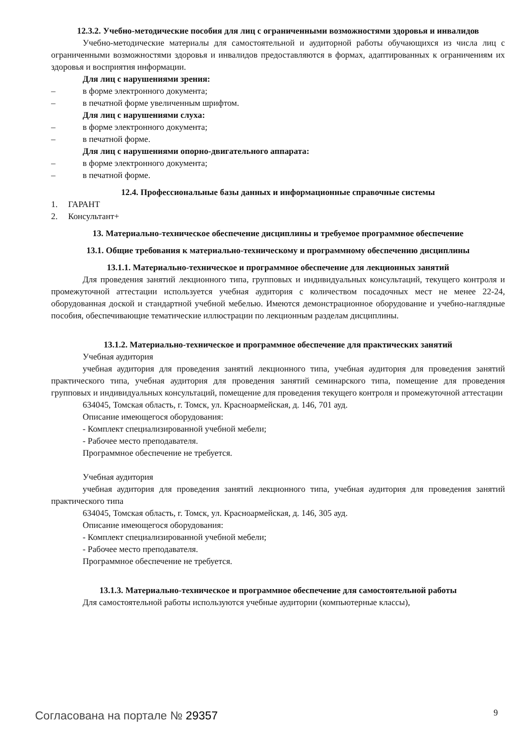12.3.2. Учебно-методические пособия для лиц с ограниченными возможностями здоровья и инвалидов
Учебно-методические материалы для самостоятельной и аудиторной работы обучающихся из числа лиц с ограниченными возможностями здоровья и инвалидов предоставляются в формах, адаптированных к ограничениям их здоровья и восприятия информации.
Для лиц с нарушениями зрения:
– в форме электронного документа;
– в печатной форме увеличенным шрифтом.
Для лиц с нарушениями слуха:
– в форме электронного документа;
– в печатной форме.
Для лиц с нарушениями опорно-двигательного аппарата:
– в форме электронного документа;
– в печатной форме.
12.4. Профессиональные базы данных и информационные справочные системы
1. ГАРАНТ
2. Консультант+
13. Материально-техническое обеспечение дисциплины и требуемое программное обеспечение
13.1. Общие требования к материально-техническому и программному обеспечению дисциплины
13.1.1. Материально-техническое и программное обеспечение для лекционных занятий
Для проведения занятий лекционного типа, групповых и индивидуальных консультаций, текущего контроля и промежуточной аттестации используется учебная аудитория с количеством посадочных мест не менее 22-24, оборудованная доской и стандартной учебной мебелью. Имеются демонстрационное оборудование и учебно-наглядные пособия, обеспечивающие тематические иллюстрации по лекционным разделам дисциплины.
13.1.2. Материально-техническое и программное обеспечение для практических занятий
Учебная аудитория
учебная аудитория для проведения занятий лекционного типа, учебная аудитория для проведения занятий практического типа, учебная аудитория для проведения занятий семинарского типа, помещение для проведения групповых и индивидуальных консультаций, помещение для проведения текущего контроля и промежуточной аттестации
634045, Томская область, г. Томск, ул. Красноармейская, д. 146, 701 ауд.
Описание имеющегося оборудования:
- Комплект специализированной учебной мебели;
- Рабочее место преподавателя.
Программное обеспечение не требуется.
Учебная аудитория
учебная аудитория для проведения занятий лекционного типа, учебная аудитория для проведения занятий практического типа
634045, Томская область, г. Томск, ул. Красноармейская, д. 146, 305 ауд.
Описание имеющегося оборудования:
- Комплект специализированной учебной мебели;
- Рабочее место преподавателя.
Программное обеспечение не требуется.
13.1.3. Материально-техническое и программное обеспечение для самостоятельной работы
Для самостоятельной работы используются учебные аудитории (компьютерные классы),
Согласована на портале № 29357 9